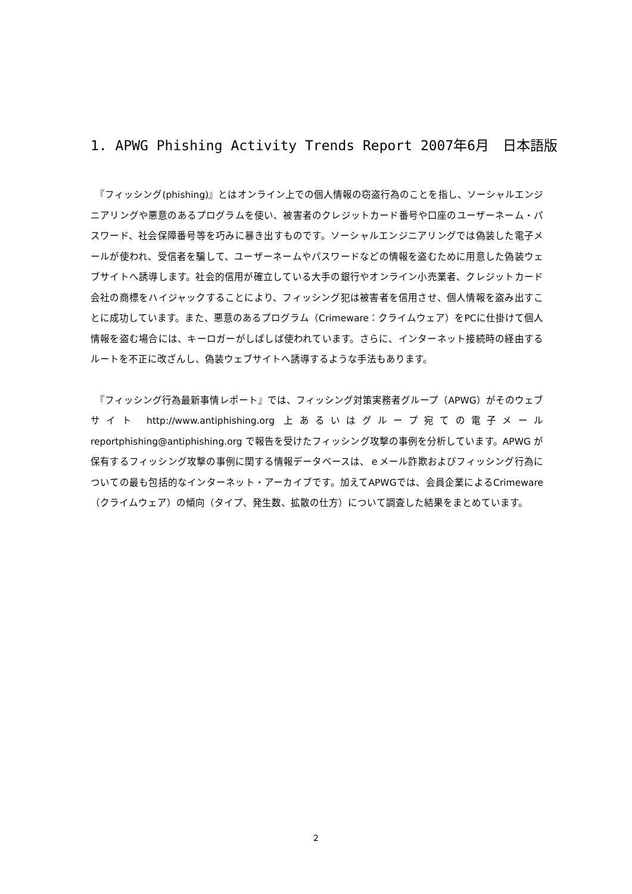1. APWG Phishing Activity Trends Report 2007年6月　日本語版
　『フィッシング(phishing)』とはオンライン上での個人情報の窃盗行為のことを指し、ソーシャルエンジニアリングや悪意のあるプログラムを使い、被害者のクレジットカード番号や口座のユーザーネーム・パスワード、社会保障番号等を巧みに暴き出すものです。ソーシャルエンジニアリングでは偽装した電子メールが使われ、受信者を騙して、ユーザーネームやパスワードなどの情報を盗むために用意した偽装ウェブサイトへ誘導します。社会的信用が確立している大手の銀行やオンライン小売業者、クレジットカード会社の商標をハイジャックすることにより、フィッシング犯は被害者を信用させ、個人情報を盗み出すことに成功しています。また、悪意のあるプログラム（Crimeware：クライムウェア）をPCに仕掛けて個人情報を盗む場合には、キーロガーがしばしば使われています。さらに、インターネット接続時の経由するルートを不正に改ざんし、偽装ウェブサイトへ誘導するような手法もあります。
　『フィッシング行為最新事情レポート』では、フィッシング対策実務者グループ（APWG）がそのウェブサイト http://www.antiphishing.org 上あるいはグループ宛ての電子メール reportphishing@antiphishing.org で報告を受けたフィッシング攻撃の事例を分析しています。APWG が保有するフィッシング攻撃の事例に関する情報データベースは、ｅメール詐欺およびフィッシング行為についての最も包括的なインターネット・アーカイブです。加えてAPWGでは、会員企業によるCrimeware（クライムウェア）の傾向（タイプ、発生数、拡散の仕方）について調査した結果をまとめています。
2